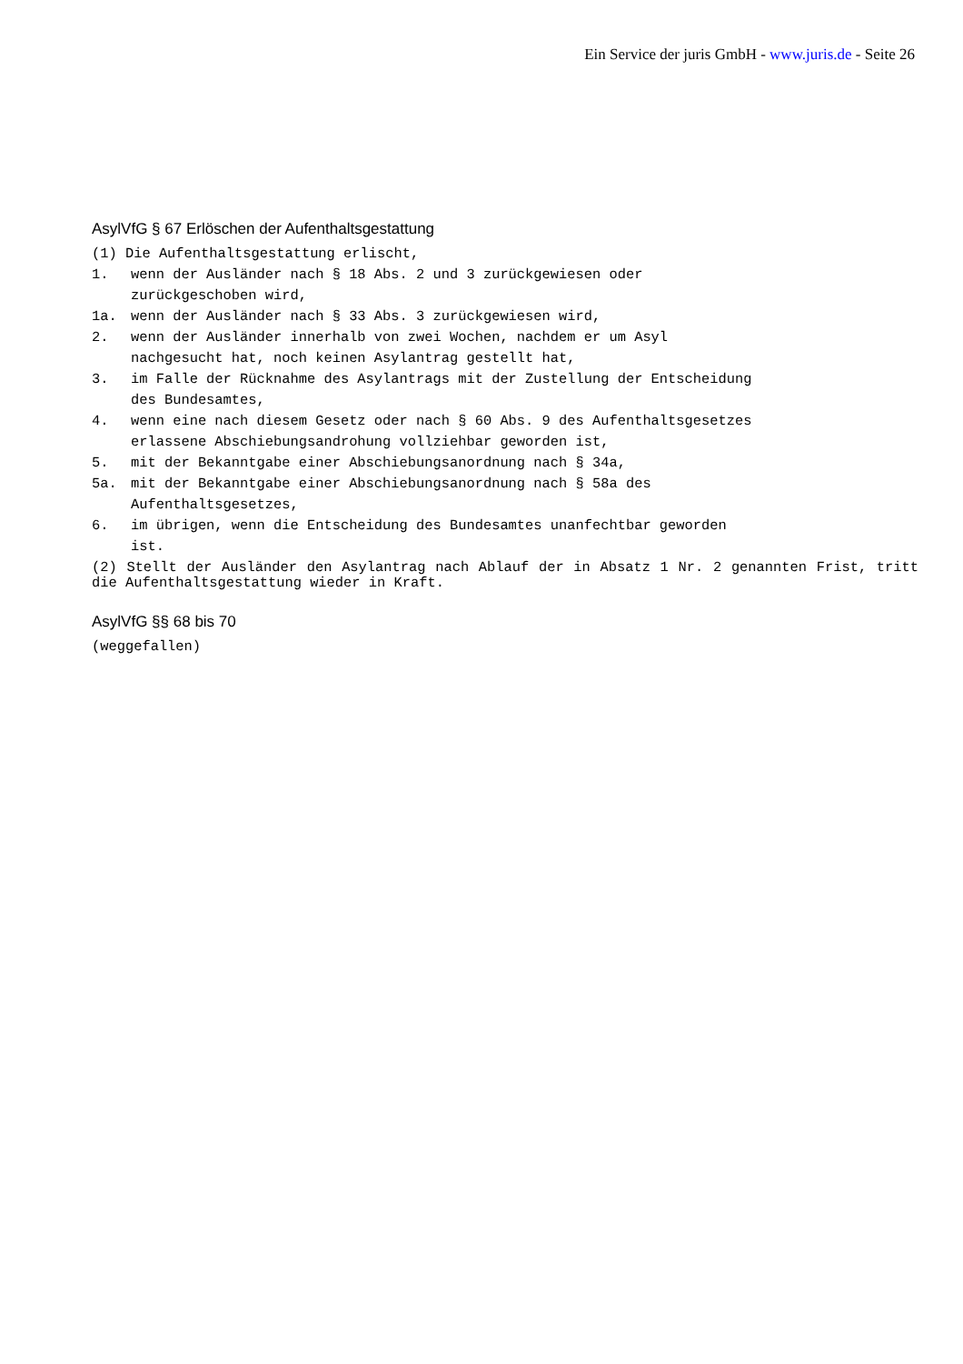Ein Service der juris GmbH - www.juris.de - Seite 26
AsylVfG § 67 Erlöschen der Aufenthaltsgestattung
(1) Die Aufenthaltsgestattung erlischt,
1. wenn der Ausländer nach § 18 Abs. 2 und 3 zurückgewiesen oder
zurückgeschoben wird,
1a. wenn der Ausländer nach § 33 Abs. 3 zurückgewiesen wird,
2. wenn der Ausländer innerhalb von zwei Wochen, nachdem er um Asyl
nachgesucht hat, noch keinen Asylantrag gestellt hat,
3. im Falle der Rücknahme des Asylantrags mit der Zustellung der Entscheidung
des Bundesamtes,
4. wenn eine nach diesem Gesetz oder nach § 60 Abs. 9 des Aufenthaltsgesetzes
erlassene Abschiebungsandrohung vollziehbar geworden ist,
5. mit der Bekanntgabe einer Abschiebungsanordnung nach § 34a,
5a. mit der Bekanntgabe einer Abschiebungsanordnung nach § 58a des
Aufenthaltsgesetzes,
6. im übrigen, wenn die Entscheidung des Bundesamtes unanfechtbar geworden
ist.
(2) Stellt der Ausländer den Asylantrag nach Ablauf der in Absatz 1 Nr. 2 genannten Frist, tritt die Aufenthaltsgestattung wieder in Kraft.
AsylVfG §§ 68 bis 70
(weggefallen)